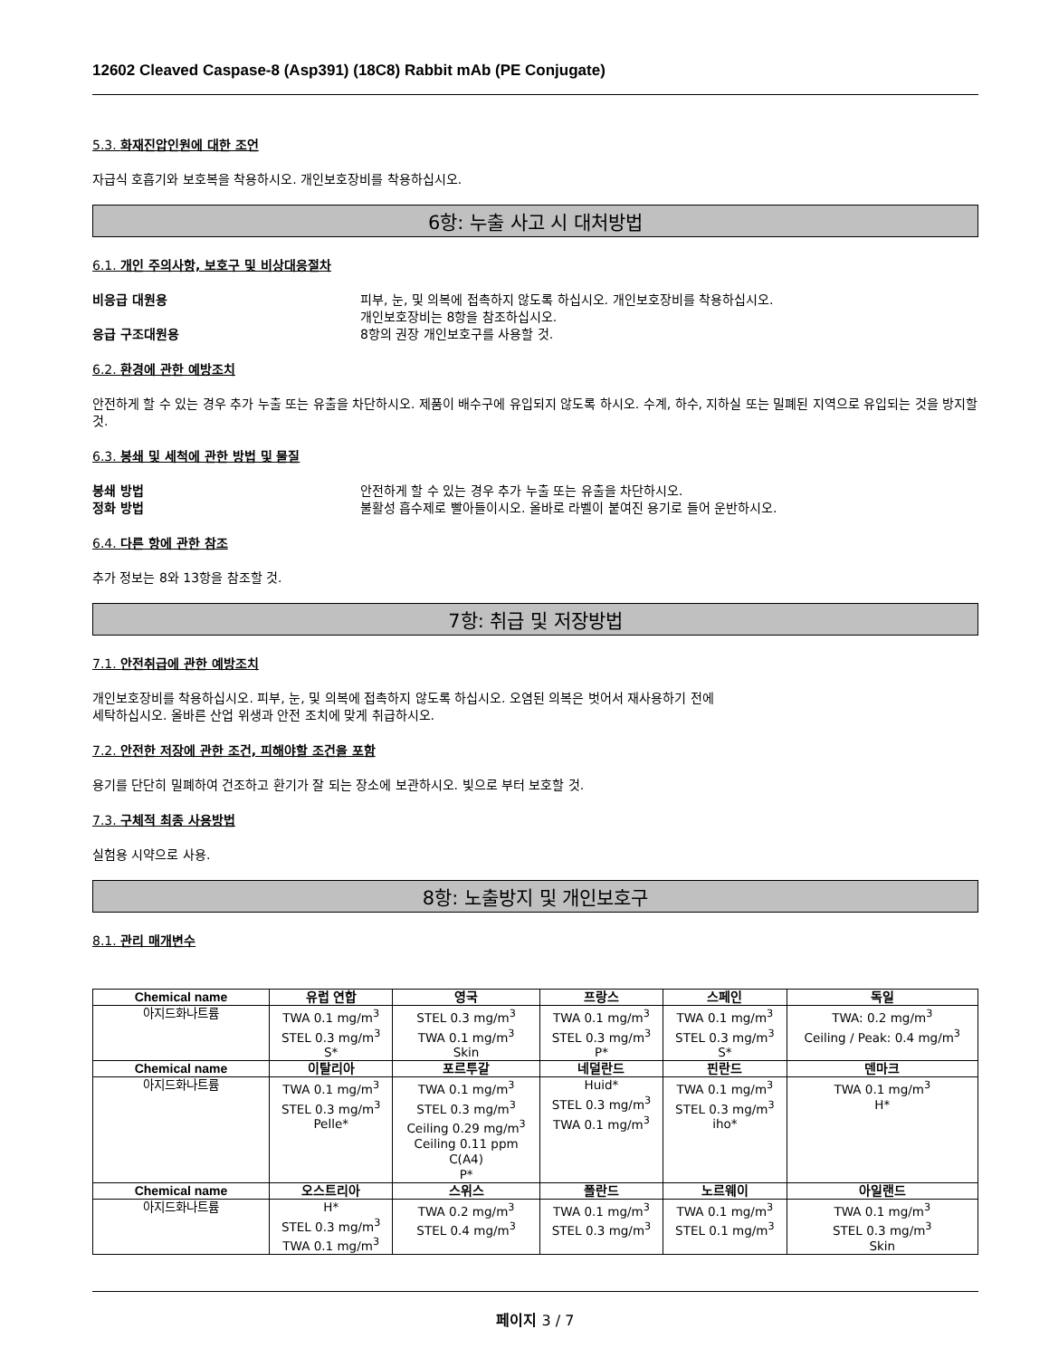12602 Cleaved Caspase-8 (Asp391) (18C8) Rabbit mAb (PE Conjugate)
5.3. 화재진압인원에 대한 조언
자급식 호흡기와 보호복을 착용하시오. 개인보호장비를 착용하십시오.
6항: 누출 사고 시 대처방법
6.1. 개인 주의사항, 보호구 및 비상대응절차
비응급 대원용 피부, 눈, 및 의복에 접촉하지 않도록 하십시오. 개인보호장비를 착용하십시오.
개인보호장비는 8항을 참조하십시오. 응급 구조대원용 8항의 권장 개인보호구를 사용할 것.
6.2. 환경에 관한 예방조치
안전하게 할 수 있는 경우 추가 누출 또는 유출을 차단하시오. 제품이 배수구에 유입되지 않도록 하시오. 수계, 하수, 지하실 또는 밀폐된 지역으로 유입되는 것을 방지할 것.
6.3. 봉쇄 및 세척에 관한 방법 및 물질
봉쇄 방법 안전하게 할 수 있는 경우 추가 누출 또는 유출을 차단하시오. 정화 방법 불활성 흡수제로 빨아들이시오. 올바로 라벨이 붙여진 용기로 들어 운반하시오.
6.4. 다른 항에 관한 참조
추가 정보는 8와 13항을 참조할 것.
7항: 취급 및 저장방법
7.1. 안전취급에 관한 예방조치
개인보호장비를 착용하십시오. 피부, 눈, 및 의복에 접촉하지 않도록 하십시오. 오염된 의복은 벗어서 재사용하기 전에
세탁하십시오. 올바른 산업 위생과 안전 조치에 맞게 취급하시오.
7.2. 안전한 저장에 관한 조건, 피해야할 조건을 포함
용기를 단단히 밀폐하여 건조하고 환기가 잘 되는 장소에 보관하시오. 빛으로 부터 보호할 것.
7.3. 구체적 최종 사용방법
실험용 시약으로 사용.
8항: 노출방지 및 개인보호구
8.1. 관리 매개변수
| Chemical name | 유럽 연합 | 영국 | 프랑스 | 스페인 | 독일 |
| --- | --- | --- | --- | --- | --- |
| 아지드화나트륨 | TWA 0.1 mg/m<sup>3</sup> STEL 0.3 mg/m<sup>3</sup> S* | STEL 0.3 mg/m<sup>3</sup> TWA 0.1 mg/m<sup>3</sup> Skin | TWA 0.1 mg/m<sup>3</sup> STEL 0.3 mg/m<sup>3</sup> P* | TWA 0.1 mg/m<sup>3</sup> STEL 0.3 mg/m<sup>3</sup> S* | TWA: 0.2 mg/m<sup>3</sup> Ceiling / Peak: 0.4 mg/m<sup>3</sup> |
| Chemical name | 이탈리아 | 포르투갈 | 네덜란드 | 핀란드 | 덴마크 |
| 아지드화나트륨 | TWA 0.1 mg/m<sup>3</sup> STEL 0.3 mg/m<sup>3</sup> Pelle* | TWA 0.1 mg/m<sup>3</sup> STEL 0.3 mg/m<sup>3</sup> Ceiling 0.29 mg/m<sup>3</sup> Ceiling 0.11 ppm C(A4) P* | Huid* STEL 0.3 mg/m<sup>3</sup> TWA 0.1 mg/m<sup>3</sup> | TWA 0.1 mg/m<sup>3</sup> STEL 0.3 mg/m<sup>3</sup> iho* | TWA 0.1 mg/m<sup>3</sup> H* |
| Chemical name | 오스트리아 | 스위스 | 폴란드 | 노르웨이 | 아일랜드 |
| 아지드화나트륨 | H* STEL 0.3 mg/m<sup>3</sup> TWA 0.1 mg/m<sup>3</sup> | TWA 0.2 mg/m<sup>3</sup> STEL 0.4 mg/m<sup>3</sup> | TWA 0.1 mg/m<sup>3</sup> STEL 0.3 mg/m<sup>3</sup> | TWA 0.1 mg/m<sup>3</sup> STEL 0.1 mg/m<sup>3</sup> | TWA 0.1 mg/m<sup>3</sup> STEL 0.3 mg/m<sup>3</sup> Skin |
페이지 3 / 7